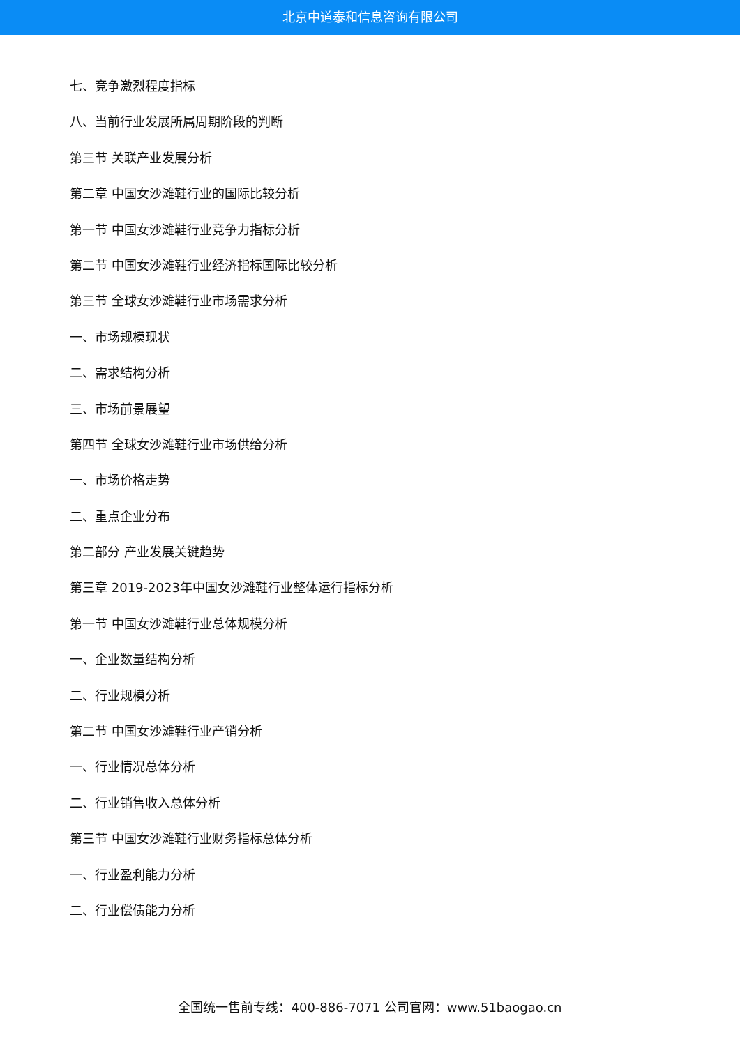北京中道泰和信息咨询有限公司
七、竞争激烈程度指标
八、当前行业发展所属周期阶段的判断
第三节 关联产业发展分析
第二章 中国女沙滩鞋行业的国际比较分析
第一节 中国女沙滩鞋行业竞争力指标分析
第二节 中国女沙滩鞋行业经济指标国际比较分析
第三节 全球女沙滩鞋行业市场需求分析
一、市场规模现状
二、需求结构分析
三、市场前景展望
第四节 全球女沙滩鞋行业市场供给分析
一、市场价格走势
二、重点企业分布
第二部分 产业发展关键趋势
第三章 2019-2023年中国女沙滩鞋行业整体运行指标分析
第一节 中国女沙滩鞋行业总体规模分析
一、企业数量结构分析
二、行业规模分析
第二节 中国女沙滩鞋行业产销分析
一、行业情况总体分析
二、行业销售收入总体分析
第三节 中国女沙滩鞋行业财务指标总体分析
一、行业盈利能力分析
二、行业偿债能力分析
全国统一售前专线：400-886-7071 公司官网：www.51baogao.cn